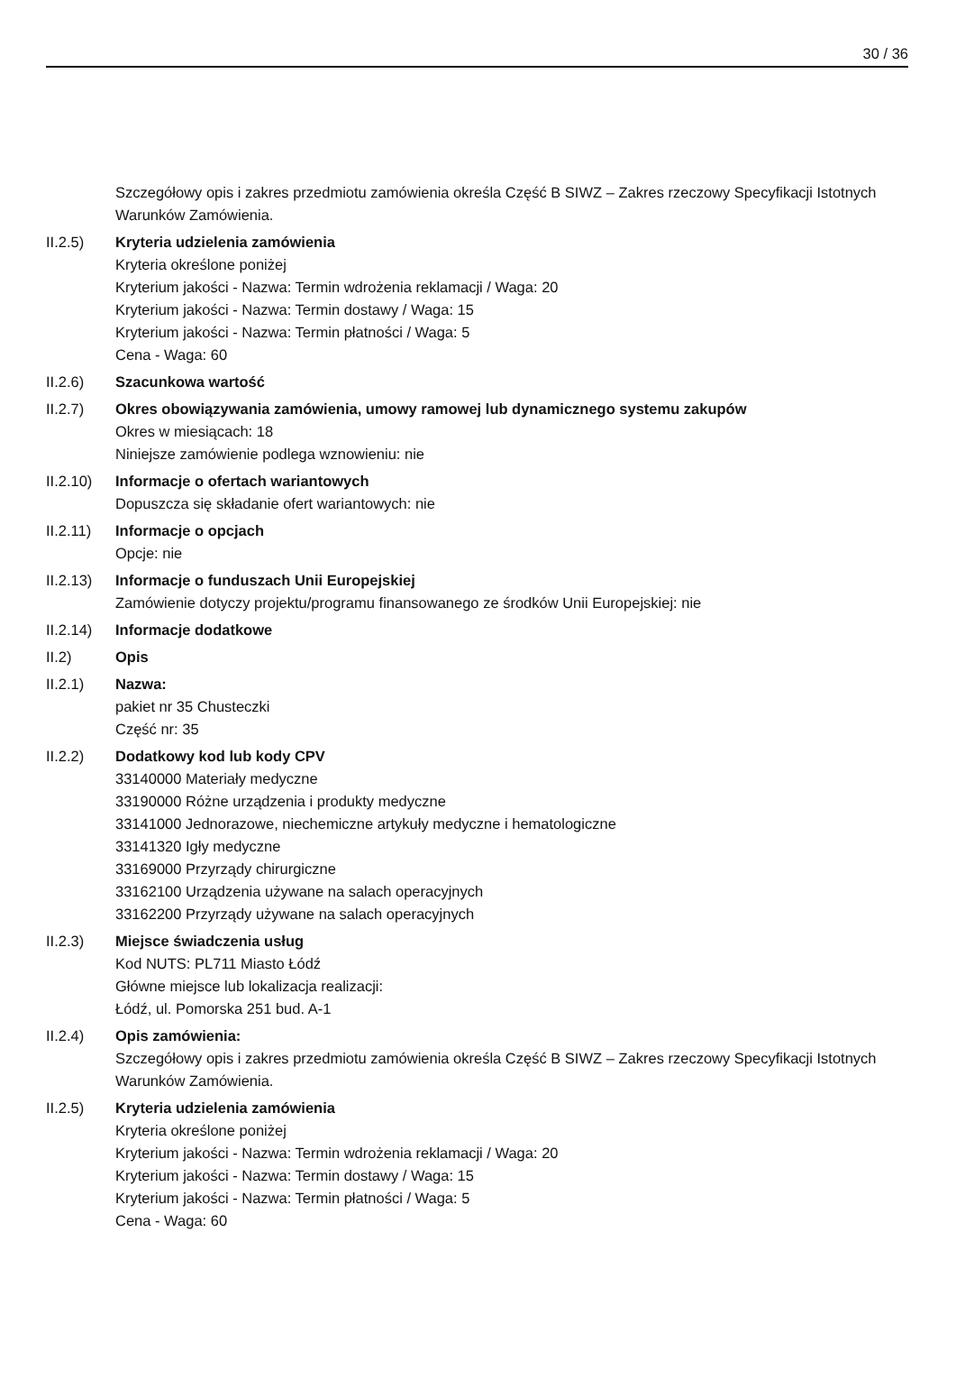30 / 36
Szczegółowy opis i zakres przedmiotu zamówienia określa Część B SIWZ – Zakres rzeczowy Specyfikacji Istotnych Warunków Zamówienia.
II.2.5) Kryteria udzielenia zamówienia
Kryteria określone poniżej
Kryterium jakości - Nazwa: Termin wdrożenia reklamacji / Waga: 20
Kryterium jakości - Nazwa: Termin dostawy / Waga: 15
Kryterium jakości - Nazwa: Termin płatności / Waga: 5
Cena - Waga: 60
II.2.6) Szacunkowa wartość
II.2.7) Okres obowiązywania zamówienia, umowy ramowej lub dynamicznego systemu zakupów
Okres w miesiącach: 18
Niniejsze zamówienie podlega wznowieniu: nie
II.2.10)
Informacje o ofertach wariantowych
Dopuszcza się składanie ofert wariantowych: nie
II.2.11)
Informacje o opcjach
Opcje: nie
II.2.13)
Informacje o funduszach Unii Europejskiej
Zamówienie dotyczy projektu/programu finansowanego ze środków Unii Europejskiej: nie
II.2.14)
Informacje dodatkowe
II.2) Opis
II.2.1) Nazwa:
pakiet nr 35 Chusteczki
Część nr: 35
II.2.2) Dodatkowy kod lub kody CPV
33140000 Materiały medyczne
33190000 Różne urządzenia i produkty medyczne
33141000 Jednorazowe, niechemiczne artykuły medyczne i hematologiczne
33141320 Igły medyczne
33169000 Przyrządy chirurgiczne
33162100 Urządzenia używane na salach operacyjnych
33162200 Przyrządy używane na salach operacyjnych
II.2.3) Miejsce świadczenia usług
Kod NUTS: PL711 Miasto Łódź
Główne miejsce lub lokalizacja realizacji:
Łódź, ul. Pomorska 251 bud. A-1
II.2.4) Opis zamówienia:
Szczegółowy opis i zakres przedmiotu zamówienia określa Część B SIWZ – Zakres rzeczowy Specyfikacji Istotnych Warunków Zamówienia.
II.2.5) Kryteria udzielenia zamówienia
Kryteria określone poniżej
Kryterium jakości - Nazwa: Termin wdrożenia reklamacji / Waga: 20
Kryterium jakości - Nazwa: Termin dostawy / Waga: 15
Kryterium jakości - Nazwa: Termin płatności / Waga: 5
Cena - Waga: 60